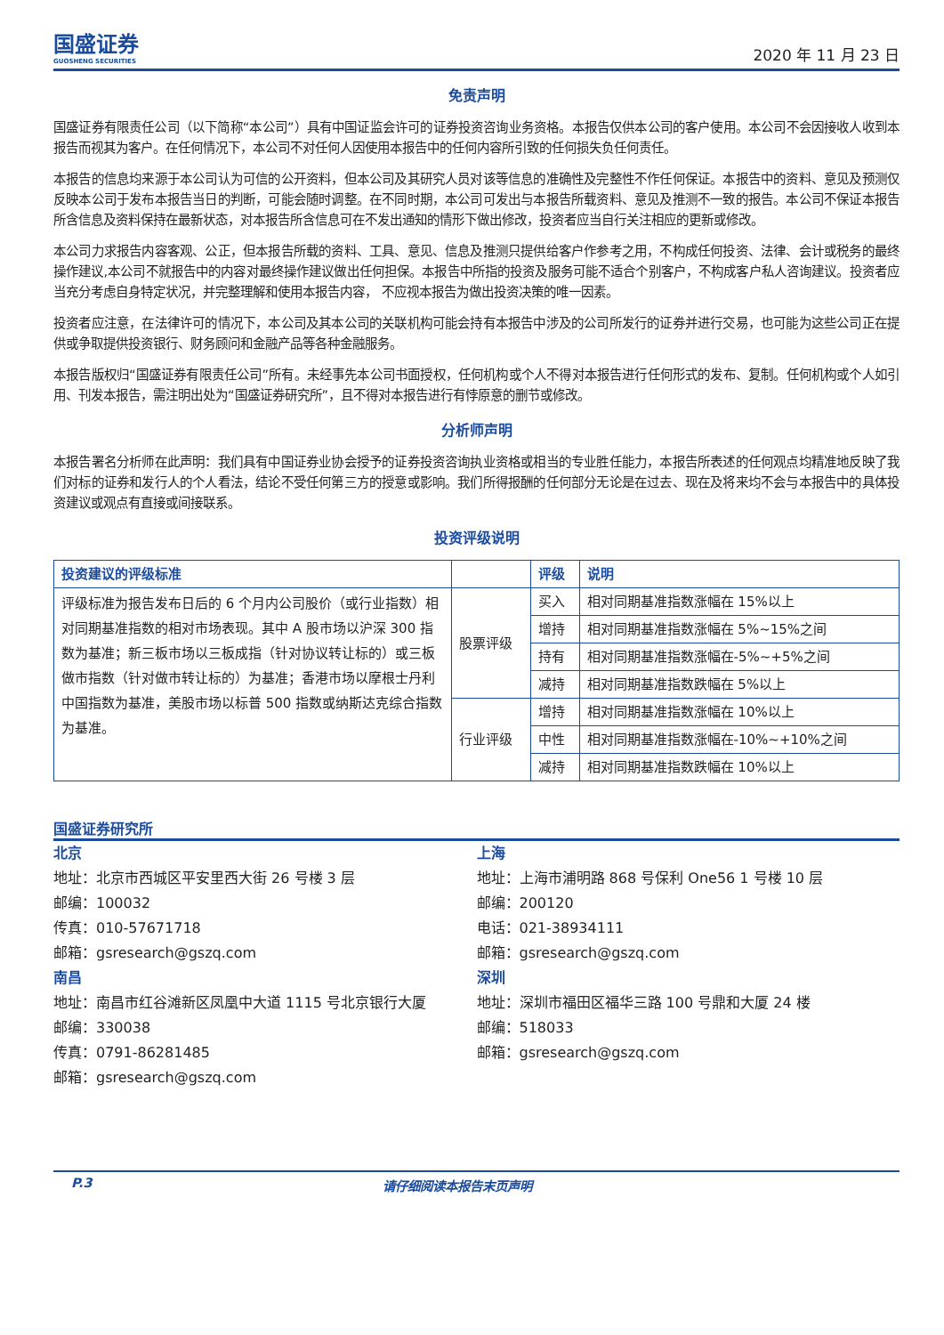国盛证券
GUOSHENG SECURITIES
2020 年 11 月 23 日
免责声明
国盛证券有限责任公司（以下简称“本公司”）具有中国证监会许可的证券投资咨询业务资格。本报告仅供本公司的客户使用。本公司不会因接收人收到本报告而视其为客户。在任何情况下，本公司不对任何人因使用本报告中的任何内容所引致的任何损失负任何责任。
本报告的信息均来源于本公司认为可信的公开资料，但本公司及其研究人员对该等信息的准确性及完整性不作任何保证。本报告中的资料、意见及预测仅反映本公司于发布本报告当日的判断，可能会随时调整。在不同时期，本公司可发出与本报告所载资料、意见及推测不一致的报告。本公司不保证本报告所含信息及资料保持在最新状态，对本报告所含信息可在不发出通知的情形下做出修改，投资者应当自行关注相应的更新或修改。
本公司力求报告内容客观、公正，但本报告所载的资料、工具、意见、信息及推测只提供给客户作参考之用，不构成任何投资、法律、会计或税务的最终操作建议,本公司不就报告中的内容对最终操作建议做出任何担保。本报告中所指的投资及服务可能不适合个别客户，不构成客户私人咨询建议。投资者应当充分考虑自身特定状况，并完整理解和使用本报告内容， 不应视本报告为做出投资决策的唯一因素。
投资者应注意，在法律许可的情况下，本公司及其本公司的关联机构可能会持有本报告中涉及的公司所发行的证券并进行交易，也可能为这些公司正在提供或争取提供投资银行、财务顾问和金融产品等各种金融服务。
本报告版权归“国盛证券有限责任公司”所有。未经事先本公司书面授权，任何机构或个人不得对本报告进行任何形式的发布、复制。任何机构或个人如引用、刊发本报告，需注明出处为“国盛证券研究所”，且不得对本报告进行有悖原意的删节或修改。
分析师声明
本报告署名分析师在此声明：我们具有中国证券业协会授予的证券投资咨询执业资格或相当的专业胜任能力，本报告所表述的任何观点均精准地反映了我们对标的证券和发行人的个人看法，结论不受任何第三方的授意或影响。我们所得报酬的任何部分无论是在过去、现在及将来均不会与本报告中的具体投资建议或观点有直接或间接联系。
投资评级说明
| 投资建议的评级标准 | | 评级 | 说明 |
| --- | --- | --- | --- |
| 评级标准为报告发布日后的 6 个月内公司股价（或行业指数）相对同期基准指数的相对市场表现。其中 A 股市场以沪深 300 指数为基准；新三板市场以三板成指（针对协议转让标的）或三板做市指数（针对做市转让标的）为基准；香港市场以摩根士丹利中国指数为基准，美股市场以标普 500 指数或纳斯达克综合指数为基准。 | 股票评级 | 买入 | 相对同期基准指数涨幅在 15%以上 |
| | | 增持 | 相对同期基准指数涨幅在 5%~15%之间 |
| | | 持有 | 相对同期基准指数涨幅在-5%~+5%之间 |
| | | 减持 | 相对同期基准指数跌幅在 5%以上 |
| | 行业评级 | 增持 | 相对同期基准指数涨幅在 10%以上 |
| | | 中性 | 相对同期基准指数涨幅在-10%~+10%之间 |
| | | 减持 | 相对同期基准指数跌幅在 10%以上 |
国盛证券研究所
北京
地址：北京市西城区平安里西大街 26 号楼 3 层
邮编：100032
传真：010-57671718
邮箱：gsresearch@gszq.com
南昌
地址：南昌市红谷滩新区凤凰中大道 1115 号北京银行大厦
邮编：330038
传真：0791-86281485
邮箱：gsresearch@gszq.com
上海
地址：上海市浦明路 868 号保利 One56 1 号楼 10 层
邮编：200120
电话：021-38934111
邮箱：gsresearch@gszq.com
深圳
地址：深圳市福田区福华三路 100 号鼎和大厦 24 楼
邮编：518033
邮箱：gsresearch@gszq.com
P.3 请仔细阅读本报告末页声明